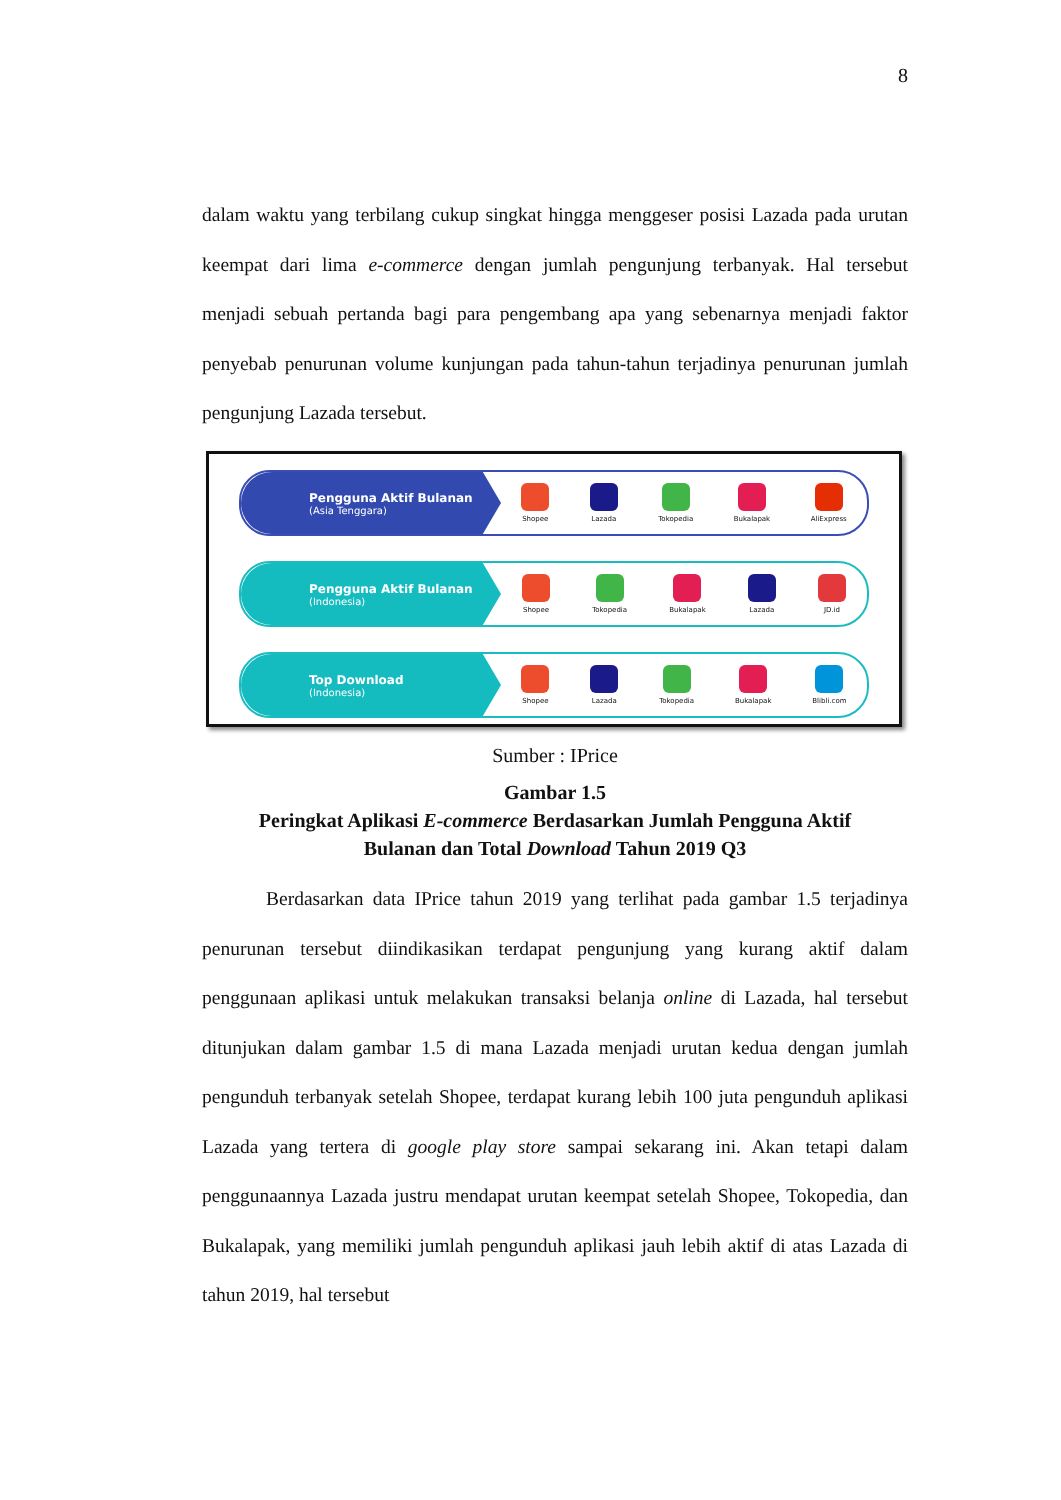8
dalam waktu yang terbilang cukup singkat hingga menggeser posisi Lazada pada urutan keempat dari lima e-commerce dengan jumlah pengunjung terbanyak. Hal tersebut menjadi sebuah pertanda bagi para pengembang apa yang sebenarnya menjadi faktor penyebab penurunan volume kunjungan pada tahun-tahun terjadinya penurunan jumlah pengunjung Lazada tersebut.
Pengguna Aktif Bulanan
(Asia Tenggara)
Shopee Lazada Tokopedia Bukalapak AliExpress
Pengguna Aktif Bulanan
(Indonesia)
Shopee Tokopedia Bukalapak Lazada JD.id
Top Download
(Indonesia)
Shopee Lazada Tokopedia Bukalapak Blibli.com
Sumber : IPrice
Gambar 1.5
Peringkat Aplikasi E-commerce Berdasarkan Jumlah Pengguna Aktif
Bulanan dan Total Download Tahun 2019 Q3
Berdasarkan data IPrice tahun 2019 yang terlihat pada gambar 1.5 terjadinya penurunan tersebut diindikasikan terdapat pengunjung yang kurang aktif dalam penggunaan aplikasi untuk melakukan transaksi belanja online di Lazada, hal tersebut ditunjukan dalam gambar 1.5 di mana Lazada menjadi urutan kedua dengan jumlah pengunduh terbanyak setelah Shopee, terdapat kurang lebih 100 juta pengunduh aplikasi Lazada yang tertera di google play store sampai sekarang ini. Akan tetapi dalam penggunaannya Lazada justru mendapat urutan keempat setelah Shopee, Tokopedia, dan Bukalapak, yang memiliki jumlah pengunduh aplikasi jauh lebih aktif di atas Lazada di tahun 2019, hal tersebut